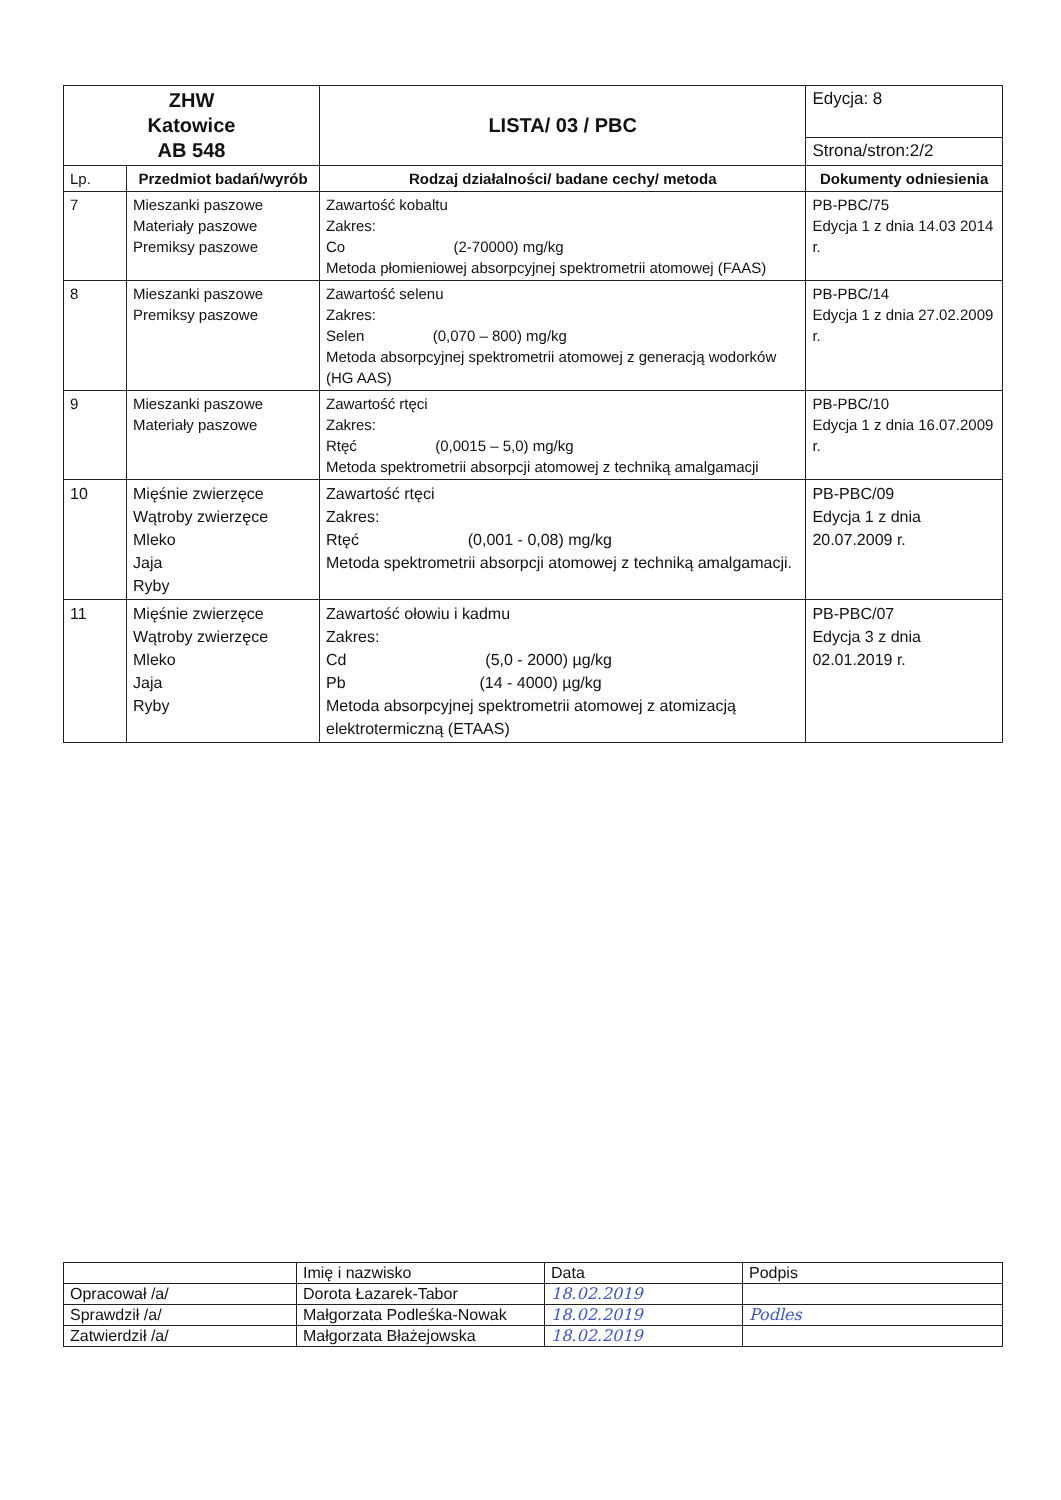| ZHW Katowice AB 548 | | LISTA/ 03 / PBC | Edycja: 8 |
| | | | Strona/stron:2/2 |
| Lp. | Przedmiot badań/wyrób | Rodzaj działalności/ badane cechy/ metoda | Dokumenty odniesienia |
| 7 | Mieszanki paszowe Materiały paszowe Premiksy paszowe | Zawartość kobaltu Zakres: Co (2-70000) mg/kg Metoda płomieniowej absorpcyjnej spektrometrii atomowej (FAAS) | PB-PBC/75 Edycja 1 z dnia 14.03 2014 r. |
| 8 | Mieszanki paszowe Premiksy paszowe | Zawartość selenu Zakres: Selen (0,070 – 800) mg/kg Metoda absorpcyjnej spektrometrii atomowej z generacją wodorków (HG AAS) | PB-PBC/14 Edycja 1 z dnia 27.02.2009 r. |
| 9 | Mieszanki paszowe Materiały paszowe | Zawartość rtęci Zakres: Rtęć (0,0015 – 5,0) mg/kg Metoda spektrometrii absorpcji atomowej z techniką amalgamacji | PB-PBC/10 Edycja 1 z dnia 16.07.2009 r. |
| 10 | Mięśnie zwierzęce Wątroby zwierzęce Mleko Jaja Ryby | Zawartość rtęci Zakres: Rtęć (0,001 - 0,08) mg/kg Metoda spektrometrii absorpcji atomowej z techniką amalgamacji. | PB-PBC/09 Edycja 1 z dnia 20.07.2009 r. |
| 11 | Mięśnie zwierzęce Wątroby zwierzęce Mleko Jaja Ryby | Zawartość ołowiu i kadmu Zakres: Cd (5,0 - 2000) µg/kg Pb (14 - 4000) µg/kg Metoda absorpcyjnej spektrometrii atomowej z atomizacją elektrotermiczną (ETAAS) | PB-PBC/07 Edycja 3 z dnia 02.01.2019 r. |
| | Imię i nazwisko | Data | Podpis |
| Opracował /a/ | Dorota Łazarek-Tabor | 18.02.2019 | |
| Sprawdził /a/ | Małgorzata Podleśka-Nowak | 18.02.2019 | Podles |
| Zatwierdził /a/ | Małgorzata Błażejowska | 18.02.2019 | |